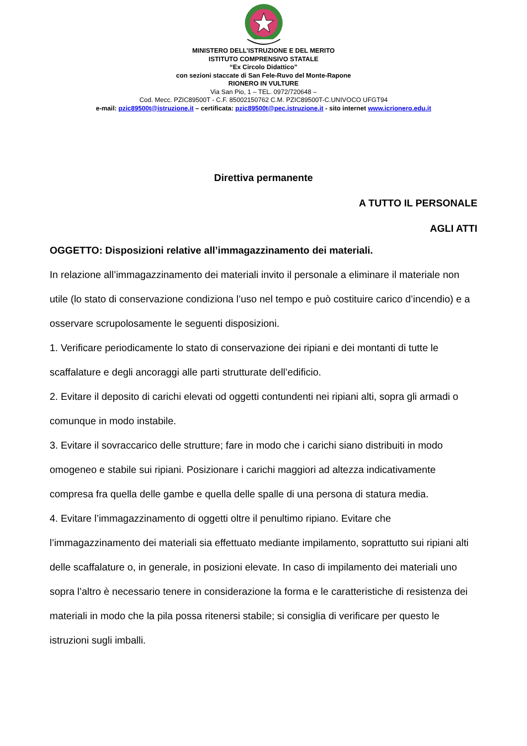MINISTERO DELL’ISTRUZIONE E DEL MERITO
ISTITUTO COMPRENSIVO STATALE
“Ex Circolo Didattico”
con sezioni staccate di San Fele-Ruvo del Monte-Rapone
RIONERO IN VULTURE
Via San Pio, 1 – TEL. 0972/720648 –
Cod. Mecc. PZIC89500T - C.F. 85002150762 C.M. PZIC89500T-C.UNIVOCO UFGT94
e-mail: pzic89500t@istruzione.it – certificata: pzic89500t@pec.istruzione.it - sito internet www.icrionero.edu.it
Direttiva permanente
A TUTTO IL PERSONALE
AGLI ATTI
OGGETTO: Disposizioni relative all’immagazzinamento dei materiali.
In relazione all’immagazzinamento dei materiali invito il personale a eliminare il materiale non utile (lo stato di conservazione condiziona l’uso nel tempo e può costituire carico d’incendio) e a osservare scrupolosamente le seguenti disposizioni.
1. Verificare periodicamente lo stato di conservazione dei ripiani e dei montanti di tutte le scaffalature e degli ancoraggi alle parti strutturate dell’edificio.
2. Evitare il deposito di carichi elevati od oggetti contundenti nei ripiani alti, sopra gli armadi o comunque in modo instabile.
3. Evitare il sovraccarico delle strutture; fare in modo che i carichi siano distribuiti in modo omogeneo e stabile sui ripiani. Posizionare i carichi maggiori ad altezza indicativamente compresa fra quella delle gambe e quella delle spalle di una persona di statura media.
4. Evitare l’immagazzinamento di oggetti oltre il penultimo ripiano. Evitare che l’immagazzinamento dei materiali sia effettuato mediante impilamento, soprattutto sui ripiani alti delle scaffalature o, in generale, in posizioni elevate. In caso di impilamento dei materiali uno sopra l’altro è necessario tenere in considerazione la forma e le caratteristiche di resistenza dei materiali in modo che la pila possa ritenersi stabile; si consiglia di verificare per questo le istruzioni sugli imballi.